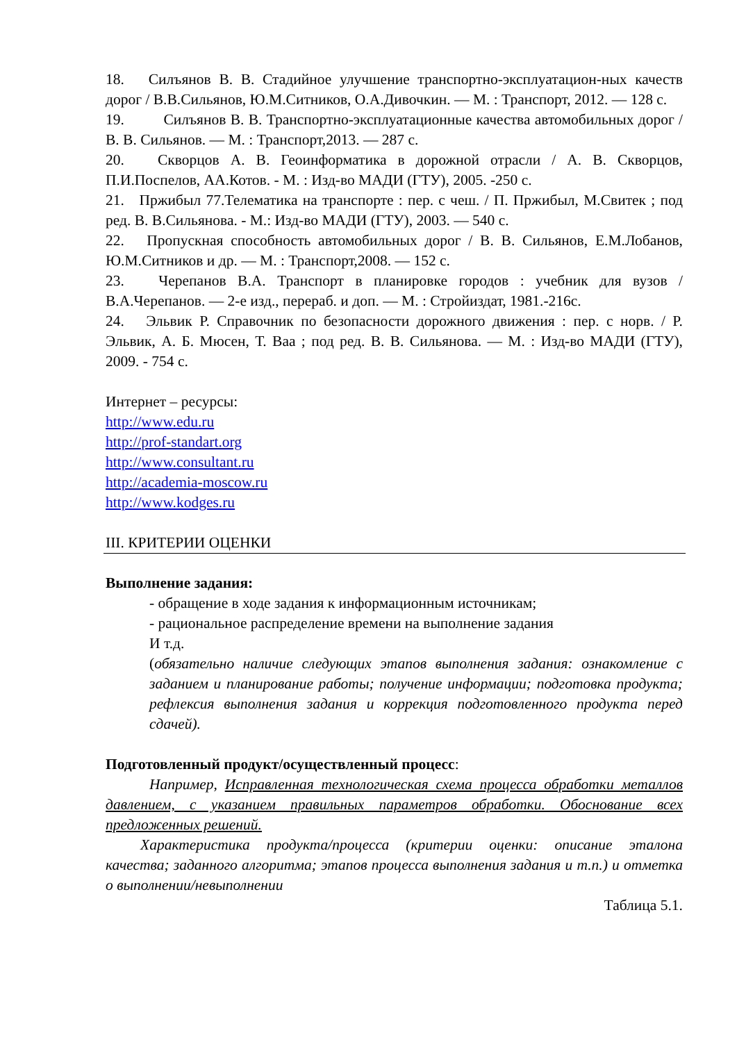18. Силъянов В. В. Стадийное улучшение транспортно-эксплуатацион-ных качеств дорог / В.В.Сильянов, Ю.М.Ситников, О.А.Дивочкин. — М. : Транспорт, 2012. — 128 с.
19. Силъянов В. В. Транспортно-эксплуатационные качества автомобильных дорог / В. В. Сильянов. — М. : Транспорт,2013. — 287 с.
20. Скворцов А. В. Геоинформатика в дорожной отрасли / А. В. Скворцов, П.И.Поспелов, АА.Котов. - М. : Изд-во МАДИ (ГТУ), 2005. -250 с.
21. Пржибыл 77.Телематика на транспорте : пер. с чеш. / П. Пржибыл, М.Свитек ; под ред. В. В.Сильянова. - М.: Изд-во МАДИ (ГТУ), 2003. — 540 с.
22. Пропускная способность автомобильных дорог / В. В. Сильянов, Е.М.Лобанов, Ю.М.Ситников и др. — М. : Транспорт,2008. — 152 с.
23. Черепанов В.А. Транспорт в планировке городов : учебник для вузов / В.А.Черепанов. — 2-е изд., перераб. и доп. — М. : Стройиздат, 1981.-216с.
24. Эльвик Р. Справочник по безопасности дорожного движения : пер. с норв. / Р. Эльвик, А. Б. Мюсен, Т. Ваа ; под ред. В. В. Сильянова. — М. : Изд-во МАДИ (ГТУ), 2009. - 754 с.
Интернет – ресурсы:
http://www.edu.ru
http://prof-standart.org
http://www.consultant.ru
http://academia-moscow.ru
http://www.kodges.ru
III. КРИТЕРИИ ОЦЕНКИ
Выполнение задания:
- обращение в ходе задания к информационным источникам;
- рациональное распределение времени на выполнение задания
И т.д.
(обязательно наличие следующих этапов выполнения задания: ознакомление с заданием и планирование работы; получение информации; подготовка продукта; рефлексия выполнения задания и коррекция подготовленного продукта перед сдачей).
Подготовленный продукт/осуществленный процесс:
Например, Исправленная технологическая схема процесса обработки металлов давлением, с указанием правильных параметров обработки. Обоснование всех предложенных решений.
Характеристика продукта/процесса (критерии оценки: описание эталона качества; заданного алгоритма; этапов процесса выполнения задания и т.п.) и отметка о выполнении/невыполнении
Таблица 5.1.